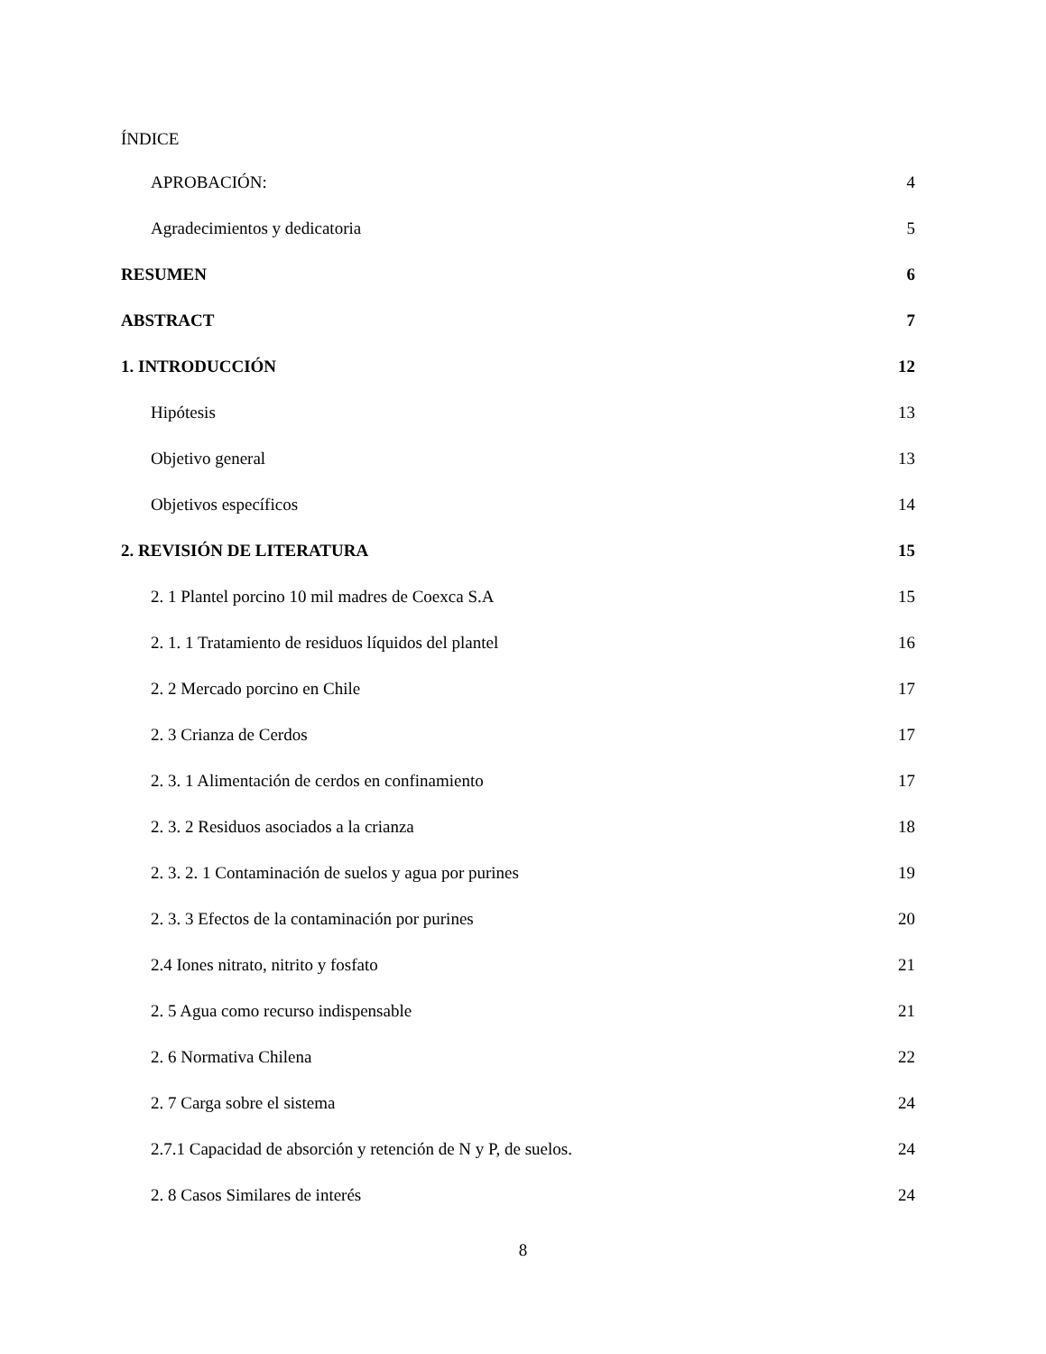ÍNDICE
APROBACIÓN: 4
Agradecimientos y dedicatoria 5
RESUMEN 6
ABSTRACT 7
1. INTRODUCCIÓN 12
Hipótesis 13
Objetivo general 13
Objetivos específicos 14
2. REVISIÓN DE LITERATURA 15
2. 1 Plantel porcino 10 mil madres de Coexca S.A 15
2. 1. 1 Tratamiento de residuos líquidos del plantel 16
2. 2 Mercado porcino en Chile 17
2. 3 Crianza de Cerdos 17
2. 3. 1 Alimentación de cerdos en confinamiento 17
2. 3. 2 Residuos asociados a la crianza 18
2. 3. 2. 1 Contaminación de suelos y agua por purines 19
2. 3. 3 Efectos de la contaminación por purines 20
2.4 Iones nitrato, nitrito y fosfato 21
2. 5 Agua como recurso indispensable 21
2. 6 Normativa Chilena 22
2. 7 Carga sobre el sistema 24
2.7.1 Capacidad de absorción y retención de N y P, de suelos. 24
2. 8 Casos Similares de interés 24
8